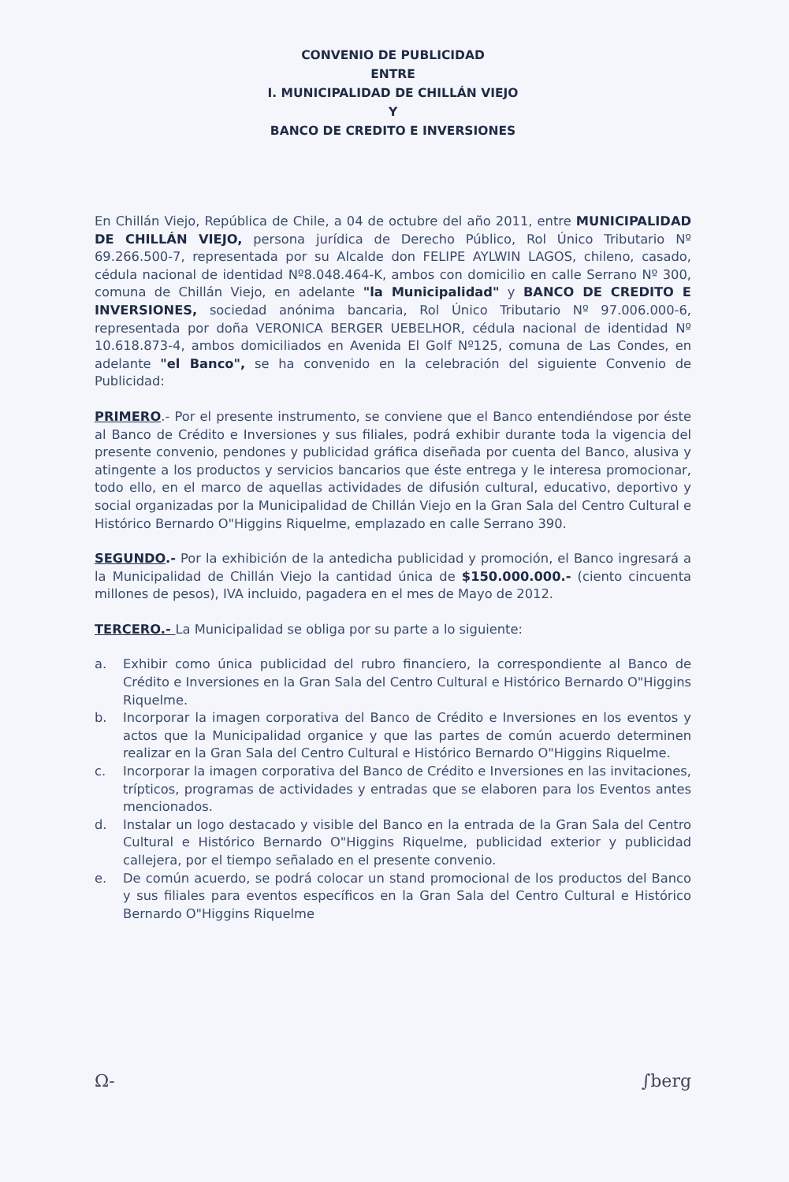CONVENIO DE PUBLICIDAD
ENTRE
I. MUNICIPALIDAD DE CHILLÁN VIEJO
Y
BANCO DE CREDITO E INVERSIONES
En Chillán Viejo, República de Chile, a 04 de octubre del año 2011, entre MUNICIPALIDAD DE CHILLÁN VIEJO, persona jurídica de Derecho Público, Rol Único Tributario Nº 69.266.500-7, representada por su Alcalde don FELIPE AYLWIN LAGOS, chileno, casado, cédula nacional de identidad Nº8.048.464-K, ambos con domicilio en calle Serrano Nº 300, comuna de Chillán Viejo, en adelante "la Municipalidad" y BANCO DE CREDITO E INVERSIONES, sociedad anónima bancaria, Rol Único Tributario Nº 97.006.000-6, representada por doña VERONICA BERGER UEBELHOR, cédula nacional de identidad Nº 10.618.873-4, ambos domiciliados en Avenida El Golf Nº125, comuna de Las Condes, en adelante "el Banco", se ha convenido en la celebración del siguiente Convenio de Publicidad:
PRIMERO.- Por el presente instrumento, se conviene que el Banco entendiéndose por éste al Banco de Crédito e Inversiones y sus filiales, podrá exhibir durante toda la vigencia del presente convenio, pendones y publicidad gráfica diseñada por cuenta del Banco, alusiva y atingente a los productos y servicios bancarios que éste entrega y le interesa promocionar, todo ello, en el marco de aquellas actividades de difusión cultural, educativo, deportivo y social organizadas por la Municipalidad de Chillán Viejo en la Gran Sala del Centro Cultural e Histórico Bernardo O"Higgins Riquelme, emplazado en calle Serrano 390.
SEGUNDO.- Por la exhibición de la antedicha publicidad y promoción, el Banco ingresará a la Municipalidad de Chillán Viejo la cantidad única de $150.000.000.- (ciento cincuenta millones de pesos), IVA incluido, pagadera en el mes de Mayo de 2012.
TERCERO.- La Municipalidad se obliga por su parte a lo siguiente:
a. Exhibir como única publicidad del rubro financiero, la correspondiente al Banco de Crédito e Inversiones en la Gran Sala del Centro Cultural e Histórico Bernardo O"Higgins Riquelme.
b. Incorporar la imagen corporativa del Banco de Crédito e Inversiones en los eventos y actos que la Municipalidad organice y que las partes de común acuerdo determinen realizar en la Gran Sala del Centro Cultural e Histórico Bernardo O"Higgins Riquelme.
c. Incorporar la imagen corporativa del Banco de Crédito e Inversiones en las invitaciones, trípticos, programas de actividades y entradas que se elaboren para los Eventos antes mencionados.
d. Instalar un logo destacado y visible del Banco en la entrada de la Gran Sala del Centro Cultural e Histórico Bernardo O"Higgins Riquelme, publicidad exterior y publicidad callejera, por el tiempo señalado en el presente convenio.
e. De común acuerdo, se podrá colocar un stand promocional de los productos del Banco y sus filiales para eventos específicos en la Gran Sala del Centro Cultural e Histórico Bernardo O"Higgins Riquelme
Ω- ∫berg